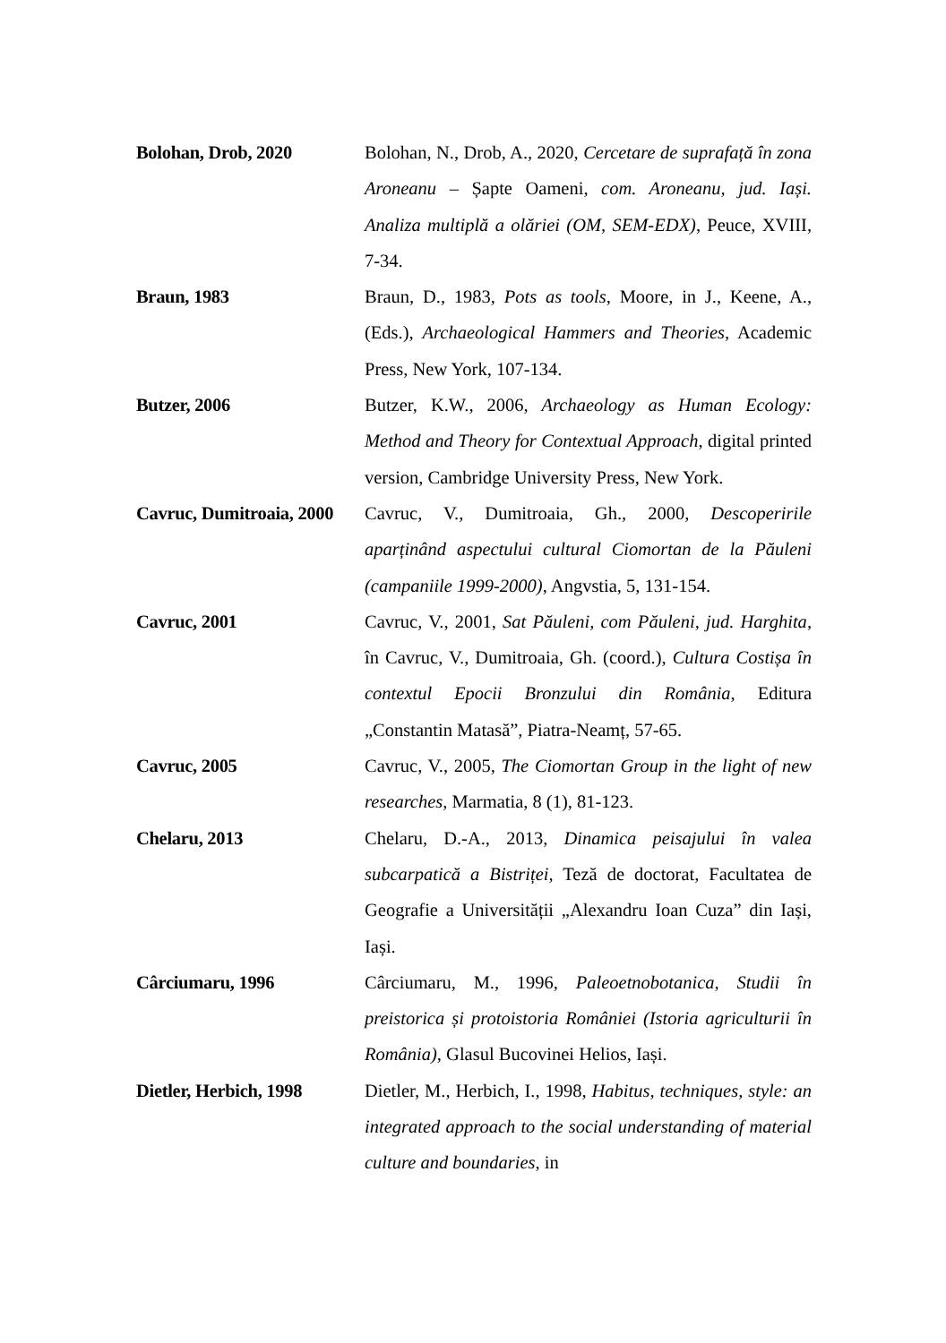Bolohan, Drob, 2020 Bolohan, N., Drob, A., 2020, Cercetare de suprafață în zona Aroneanu – Șapte Oameni, com. Aroneanu, jud. Iași. Analiza multiplă a olăriei (OM, SEM-EDX), Peuce, XVIII, 7-34.
Braun, 1983 Braun, D., 1983, Pots as tools, Moore, in J., Keene, A., (Eds.), Archaeological Hammers and Theories, Academic Press, New York, 107-134.
Butzer, 2006 Butzer, K.W., 2006, Archaeology as Human Ecology: Method and Theory for Contextual Approach, digital printed version, Cambridge University Press, New York.
Cavruc, Dumitroaia, 2000 Cavruc, V., Dumitroaia, Gh., 2000, Descoperirile aparținând aspectului cultural Ciomortan de la Păuleni (campaniile 1999-2000), Angvstia, 5, 131-154.
Cavruc, 2001 Cavruc, V., 2001, Sat Păuleni, com Păuleni, jud. Harghita, în Cavruc, V., Dumitroaia, Gh. (coord.), Cultura Costișa în contextul Epocii Bronzului din România, Editura „Constantin Matasă”, Piatra-Neamț, 57-65.
Cavruc, 2005 Cavruc, V., 2005, The Ciomortan Group in the light of new researches, Marmatia, 8 (1), 81-123.
Chelaru, 2013 Chelaru, D.-A., 2013, Dinamica peisajului în valea subcarpatică a Bistriței, Teză de doctorat, Facultatea de Geografie a Universității „Alexandru Ioan Cuza” din Iași, Iași.
Cârciumaru, 1996 Cârciumaru, M., 1996, Paleoetnobotanica, Studii în preistorica și protoistoria României (Istoria agriculturii în România), Glasul Bucovinei Helios, Iași.
Dietler, Herbich, 1998 Dietler, M., Herbich, I., 1998, Habitus, techniques, style: an integrated approach to the social understanding of material culture and boundaries, in